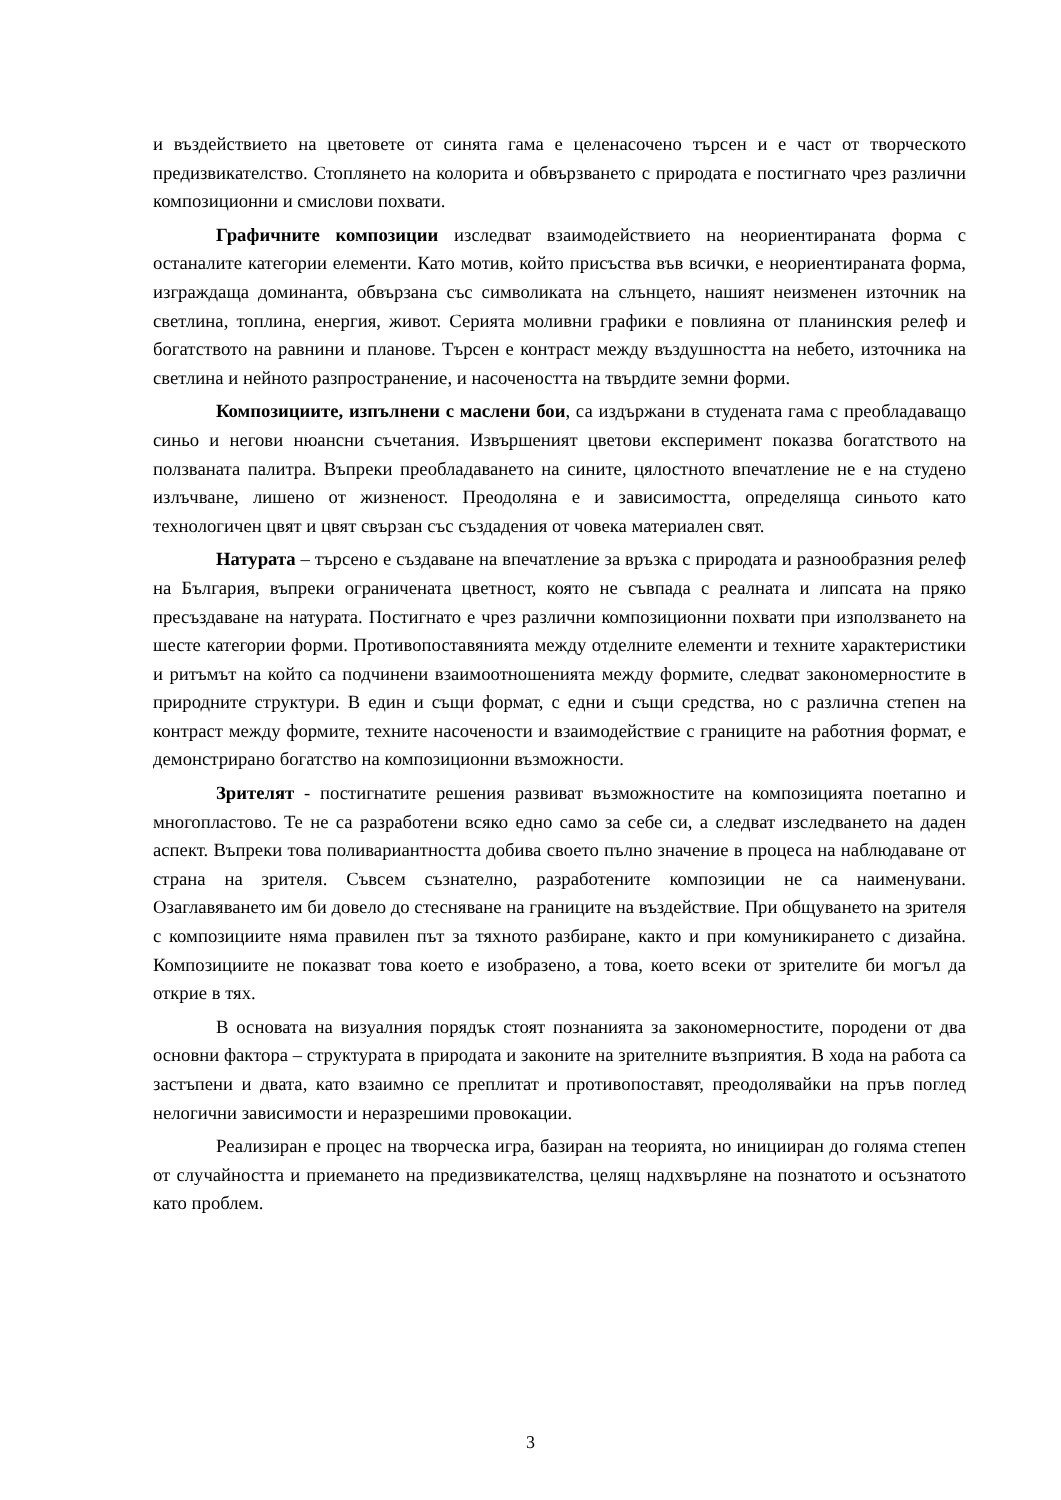и въздействието на цветовете от синята гама е целенасочено търсен и е част от творческото предизвикателство. Стоплянето на колорита и обвързването с природата е постигнато чрез различни композиционни и смислови похвати.
Графичните композиции изследват взаимодействието на неориентираната форма с останалите категории елементи. Като мотив, който присъства във всички, е неориентираната форма, изграждаща доминанта, обвързана със символиката на слънцето, нашият неизменен източник на светлина, топлина, енергия, живот. Серията моливни графики е повлияна от планинския релеф и богатството на равнини и планове. Търсен е контраст между въздушността на небето, източника на светлина и нейното разпространение, и насочеността на твърдите земни форми.
Композициите, изпълнени с маслени бои, са издържани в студената гама с преобладаващо синьо и негови нюансни съчетания. Извършеният цветови експеримент показва богатството на ползваната палитра. Въпреки преобладаването на сините, цялостното впечатление не е на студено излъчване, лишено от жизненост. Преодоляна е и зависимостта, определяща синьото като технологичен цвят и цвят свързан със създадения от човека материален свят.
Натурата – търсено е създаване на впечатление за връзка с природата и разнообразния релеф на България, въпреки ограничената цветност, която не съвпада с реалната и липсата на пряко пресъздаване на натурата. Постигнато е чрез различни композиционни похвати при използването на шесте категории форми. Противопоставянията между отделните елементи и техните характеристики и ритъмът на който са подчинени взаимоотношенията между формите, следват закономерностите в природните структури. В един и същи формат, с едни и същи средства, но с различна степен на контраст между формите, техните насочености и взаимодействие с границите на работния формат, е демонстрирано богатство на композиционни възможности.
Зрителят - постигнатите решения развиват възможностите на композицията поетапно и многопластово. Те не са разработени всяко едно само за себе си, а следват изследването на даден аспект. Въпреки това поливариантността добива своето пълно значение в процеса на наблюдаване от страна на зрителя. Съвсем съзнателно, разработените композиции не са наименувани. Озаглавяването им би довело до стесняване на границите на въздействие. При общуването на зрителя с композициите няма правилен път за тяхното разбиране, както и при комуникирането с дизайна. Композициите не показват това което е изобразено, а това, което всеки от зрителите би могъл да открие в тях.
В основата на визуалния порядък стоят познанията за закономерностите, породени от два основни фактора – структурата в природата и законите на зрителните възприятия. В хода на работа са застъпени и двата, като взаимно се преплитат и противопоставят, преодолявайки на пръв поглед нелогични зависимости и неразрешими провокации.
Реализиран е процес на творческа игра, базиран на теорията, но иницииран до голяма степен от случайността и приемането на предизвикателства, целящ надхвърляне на познатото и осъзнатото като проблем.
3